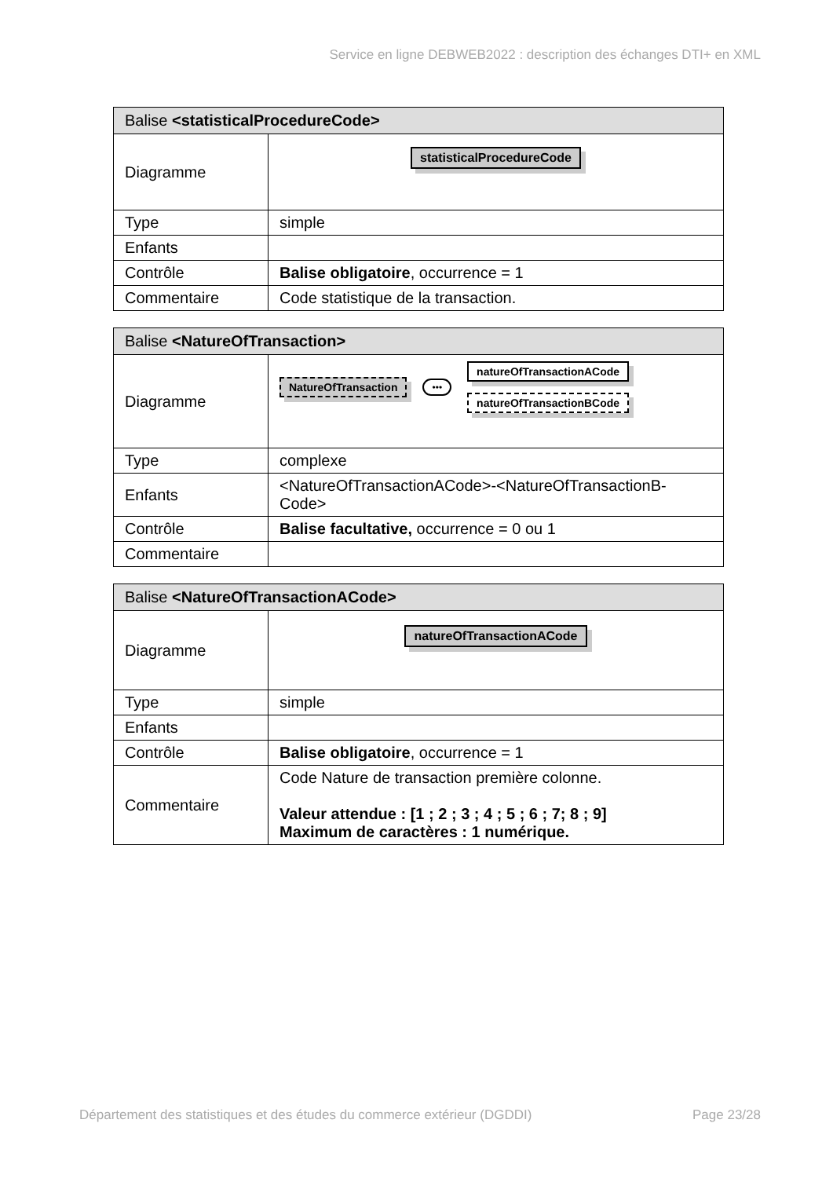Service en ligne DEBWEB2022 : description des échanges DTI+ en XML
| Balise <statisticalProcedureCode> | |
| --- | --- |
| Diagramme | statisticalProcedureCode |
| Type | simple |
| Enfants | |
| Contrôle | Balise obligatoire , occurrence = 1 |
| Commentaire | Code statistique de la transaction. |
| Balise <NatureOfTransaction> | |
| --- | --- |
| Diagramme | NatureOfTransaction ••• natureOfTransactionACode natureOfTransactionBCode |
| Type | complexe |
| Enfants | <NatureOfTransactionACode>-<NatureOfTransactionB-Code> |
| Contrôle | Balise facultative, occurrence = 0 ou 1 |
| Commentaire | |
| Balise <NatureOfTransactionACode> | |
| --- | --- |
| Diagramme | natureOfTransactionACode |
| Type | simple |
| Enfants | |
| Contrôle | Balise obligatoire , occurrence = 1 |
| Commentaire | Code Nature de transaction première colonne. Valeur attendue : [1 ; 2 ; 3 ; 4 ; 5 ; 6 ; 7; 8 ; 9] Maximum de caractères : 1 numérique. |
Département des statistiques et des études du commerce extérieur (DGDDI) Page 23/28